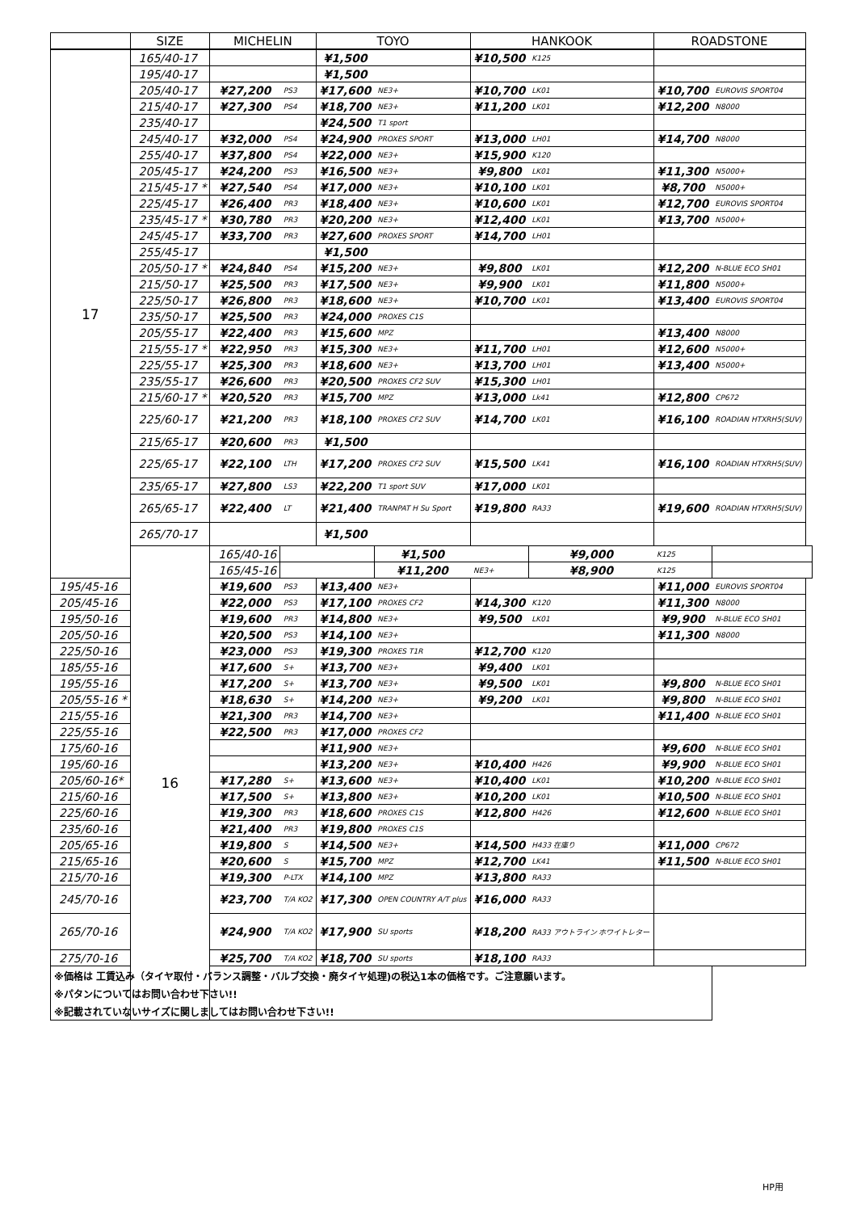| | SIZE | MICHELIN | | TOYO | | HANKOOK | | ROADSTONE | | |
| --- | --- | --- | --- | --- | --- | --- | --- | --- | --- | --- |
| 17 | 165/40-17 | | | ¥1,500 | | ¥10,500 | K125 | | | |
| | 195/40-17 | | | ¥1,500 | | | | | | |
| | 205/40-17 | ¥27,200 | PS3 | ¥17,600 | NE3+ | ¥10,700 | LK01 | ¥10,700 | EUROVIS SPORT04 | |
| | 215/40-17 | ¥27,300 | PS4 | ¥18,700 | NE3+ | ¥11,200 | LK01 | ¥12,200 | N8000 | |
| | 235/40-17 | | | ¥24,500 | T1 sport | | | | | |
| | 245/40-17 | ¥32,000 | PS4 | ¥24,900 | PROXES SPORT | ¥13,000 | LH01 | ¥14,700 | N8000 | |
| | 255/40-17 | ¥37,800 | PS4 | ¥22,000 | NE3+ | ¥15,900 | K120 | | | |
| | 205/45-17 | ¥24,200 | PS3 | ¥16,500 | NE3+ | ¥9,800 | LK01 | ¥11,300 | N5000+ | |
| | 215/45-17 * | ¥27,540 | PS4 | ¥17,000 | NE3+ | ¥10,100 | LK01 | ¥8,700 | N5000+ | |
| | 225/45-17 | ¥26,400 | PR3 | ¥18,400 | NE3+ | ¥10,600 | LK01 | ¥12,700 | EUROVIS SPORT04 | |
| | 235/45-17 * | ¥30,780 | PR3 | ¥20,200 | NE3+ | ¥12,400 | LK01 | ¥13,700 | N5000+ | |
| | 245/45-17 | ¥33,700 | PR3 | ¥27,600 | PROXES SPORT | ¥14,700 | LH01 | | | |
| | 255/45-17 | | | ¥1,500 | | | | | | |
| | 205/50-17 * | ¥24,840 | PS4 | ¥15,200 | NE3+ | ¥9,800 | LK01 | ¥12,200 | N-BLUE ECO SH01 | |
| | 215/50-17 | ¥25,500 | PR3 | ¥17,500 | NE3+ | ¥9,900 | LK01 | ¥11,800 | N5000+ | |
| | 225/50-17 | ¥26,800 | PR3 | ¥18,600 | NE3+ | ¥10,700 | LK01 | ¥13,400 | EUROVIS SPORT04 | |
| | 235/50-17 | ¥25,500 | PR3 | ¥24,000 | PROXES C1S | | | | | |
| | 205/55-17 | ¥22,400 | PR3 | ¥15,600 | MPZ | | | ¥13,400 | N8000 | |
| | 215/55-17 * | ¥22,950 | PR3 | ¥15,300 | NE3+ | ¥11,700 | LH01 | ¥12,600 | N5000+ | |
| | 225/55-17 | ¥25,300 | PR3 | ¥18,600 | NE3+ | ¥13,700 | LH01 | ¥13,400 | N5000+ | |
| | 235/55-17 | ¥26,600 | PR3 | ¥20,500 | PROXES CF2 SUV | ¥15,300 | LH01 | | | |
| | 215/60-17 * | ¥20,520 | PR3 | ¥15,700 | MPZ | ¥13,000 | Lk41 | ¥12,800 | CP672 | |
| | 225/60-17 | ¥21,200 | PR3 | ¥18,100 | PROXES CF2 SUV | ¥14,700 | LK01 | ¥16,100 | ROADIAN HTXRH5(SUV) | |
| | 215/65-17 | ¥20,600 | PR3 | ¥1,500 | | | | | | |
| | 225/65-17 | ¥22,100 | LTH | ¥17,200 | PROXES CF2 SUV | ¥15,500 | LK41 | ¥16,100 | ROADIAN HTXRH5(SUV) | |
| | 235/65-17 | ¥27,800 | LS3 | ¥22,200 | T1 sport SUV | ¥17,000 | LK01 | | | |
| | 265/65-17 | ¥22,400 | LT | ¥21,400 | TRANPAT H Su Sport | ¥19,800 | RA33 | ¥19,600 | ROADIAN HTXRH5(SUV) | |
| | 265/70-17 | | | ¥1,500 | | | | | | |
| | 16 | 165/40-16 | | | ¥1,500 | | ¥9,000 | K125 | | |
| | | 165/45-16 | | | ¥11,200 | NE3+ | ¥8,900 | K125 | | |
| 195/45-16 | | ¥19,600 | PS3 | ¥13,400 | NE3+ | | | ¥11,000 | EUROVIS SPORT04 | |
| 205/45-16 | | ¥22,000 | PS3 | ¥17,100 | PROXES CF2 | ¥14,300 | K120 | ¥11,300 | N8000 | |
| 195/50-16 | | ¥19,600 | PR3 | ¥14,800 | NE3+ | ¥9,500 | LK01 | ¥9,900 | N-BLUE ECO SH01 | |
| 205/50-16 | | ¥20,500 | PS3 | ¥14,100 | NE3+ | | | ¥11,300 | N8000 | |
| 225/50-16 | | ¥23,000 | PS3 | ¥19,300 | PROXES T1R | ¥12,700 | K120 | | | |
| 185/55-16 | | ¥17,600 | S+ | ¥13,700 | NE3+ | ¥9,400 | LK01 | | | |
| 195/55-16 | | ¥17,200 | S+ | ¥13,700 | NE3+ | ¥9,500 | LK01 | ¥9,800 | N-BLUE ECO SH01 | |
| 205/55-16 * | | ¥18,630 | S+ | ¥14,200 | NE3+ | ¥9,200 | LK01 | ¥9,800 | N-BLUE ECO SH01 | |
| 215/55-16 | | ¥21,300 | PR3 | ¥14,700 | NE3+ | | | ¥11,400 | N-BLUE ECO SH01 | |
| 225/55-16 | | ¥22,500 | PR3 | ¥17,000 | PROXES CF2 | | | | | |
| 175/60-16 | | | | ¥11,900 | NE3+ | | | ¥9,600 | N-BLUE ECO SH01 | |
| 195/60-16 | | | | ¥13,200 | NE3+ | ¥10,400 | H426 | ¥9,900 | N-BLUE ECO SH01 | |
| 205/60-16* | | ¥17,280 | S+ | ¥13,600 | NE3+ | ¥10,400 | LK01 | ¥10,200 | N-BLUE ECO SH01 | |
| 215/60-16 | | ¥17,500 | S+ | ¥13,800 | NE3+ | ¥10,200 | LK01 | ¥10,500 | N-BLUE ECO SH01 | |
| 225/60-16 | | ¥19,300 | PR3 | ¥18,600 | PROXES C1S | ¥12,800 | H426 | ¥12,600 | N-BLUE ECO SH01 | |
| 235/60-16 | | ¥21,400 | PR3 | ¥19,800 | PROXES C1S | | | | | |
| 205/65-16 | | ¥19,800 | S | ¥14,500 | NE3+ | ¥14,500 | H433 在庫り | ¥11,000 | CP672 | |
| 215/65-16 | | ¥20,600 | S | ¥15,700 | MPZ | ¥12,700 | LK41 | ¥11,500 | N-BLUE ECO SH01 | |
| 215/70-16 | | ¥19,300 | P-LTX | ¥14,100 | MPZ | ¥13,800 | RA33 | | | |
| 245/70-16 | | ¥23,700 | T/A KO2 | ¥17,300 | OPEN COUNTRY A/T plus | ¥16,000 | RA33 | | | |
| 265/70-16 | | ¥24,900 | T/A KO2 | ¥17,900 | SU sports | ¥18,200 | RA33 アウトライン ホワイトレター | | | |
| 275/70-16 | | ¥25,700 | T/A KO2 | ¥18,700 | SU sports | ¥18,100 | RA33 | | | |
| ※価格は 工賃込み（タイヤ取付・バランス調整・バルブ交換・廃タイヤ処理)の税込1本の価格です。ご注意願います。 | | | | | | | | | | |
| ※パタンについてはお問い合わせ下さい!! | | | | | | | | | | |
| ※記載されていないサイズに関しましてはお問い合わせ下さい!! | | | | | | | | | | |
HP用